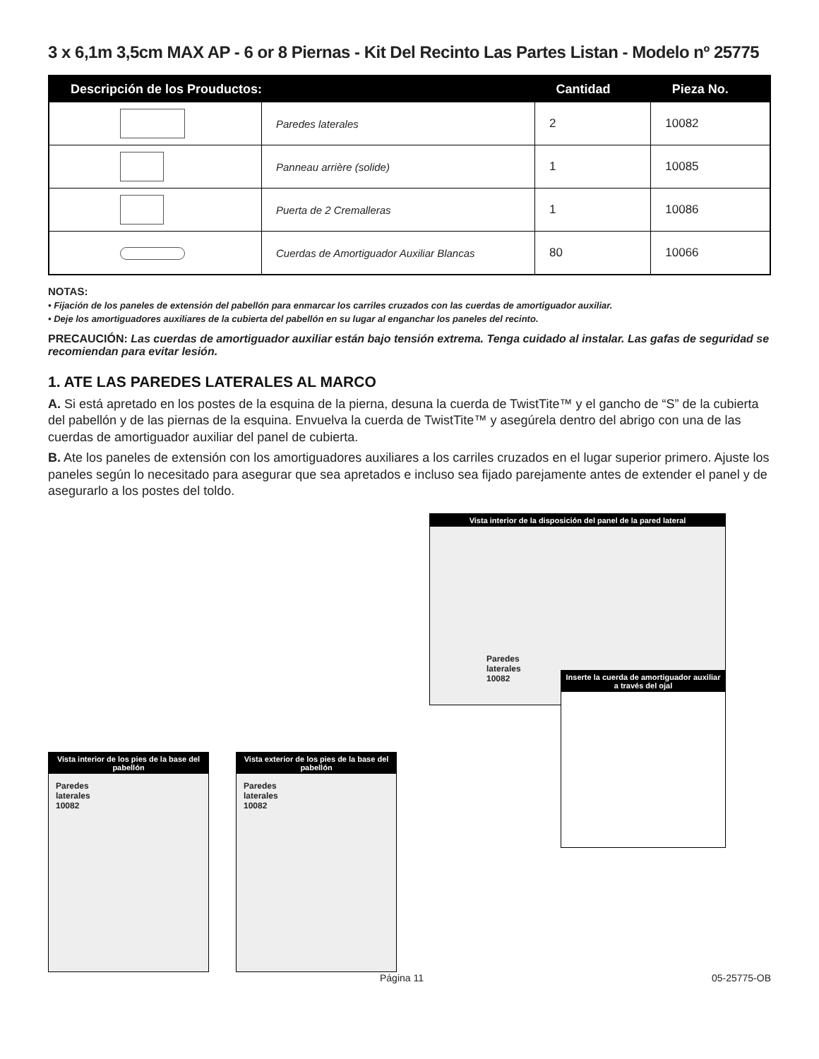3 x 6,1m 3,5cm MAX AP - 6 or 8 Piernas - Kit Del Recinto Las Partes Listan - Modelo nº 25775
| Descripción de los Prouductos: | | Cantidad | Pieza No. |
| --- | --- | --- | --- |
| | Paredes laterales | 2 | 10082 |
| | Panneau arrière (solide) | 1 | 10085 |
| | Puerta de 2 Cremalleras | 1 | 10086 |
| | Cuerdas de Amortiguador Auxiliar Blancas | 80 | 10066 |
NOTAS:
• Fijación de los paneles de extensión del pabellón para enmarcar los carriles cruzados con las cuerdas de amortiguador auxiliar.
• Deje los amortiguadores auxiliares de la cubierta del pabellón en su lugar al enganchar los paneles del recinto.
PRECAUCIÓN: Las cuerdas de amortiguador auxiliar están bajo tensión extrema. Tenga cuidado al instalar. Las gafas de seguridad se recomiendan para evitar lesión.
1. ATE LAS PAREDES LATERALES AL MARCO
A. Si está apretado en los postes de la esquina de la pierna, desuna la cuerda de TwistTite™ y el gancho de “S” de la cubierta del pabellón y de las piernas de la esquina. Envuelva la cuerda de TwistTite™ y asegúrela dentro del abrigo con una de las cuerdas de amortiguador auxiliar del panel de cubierta.
B. Ate los paneles de extensión con los amortiguadores auxiliares a los carriles cruzados en el lugar superior primero. Ajuste los paneles según lo necesitado para asegurar que sea apretados e incluso sea fijado parejamente antes de extender el panel y de asegurarlo a los postes del toldo.
Vista interior de los pies de la base del pabellón
Paredes
laterales
10082
Vista exterior de los pies de la base del pabellón
Paredes
laterales
10082
Vista interior de la disposición del panel de la pared lateral
Paredes
laterales
10082
Inserte la cuerda de amortiguador auxiliar a través del ojal
Página 11 05-25775-OB